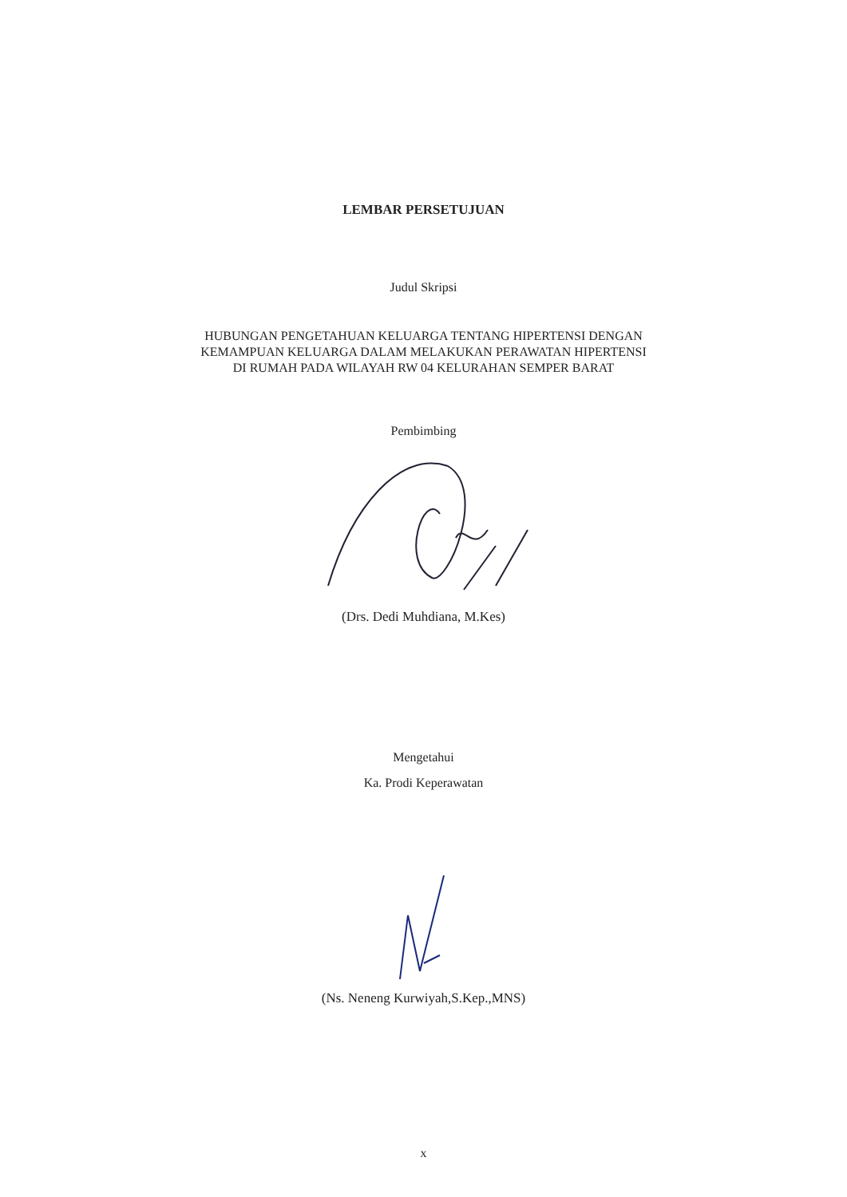LEMBAR PERSETUJUAN
Judul Skripsi
HUBUNGAN PENGETAHUAN KELUARGA TENTANG HIPERTENSI DENGAN
KEMAMPUAN KELUARGA DALAM MELAKUKAN PERAWATAN HIPERTENSI
DI RUMAH PADA WILAYAH RW 04 KELURAHAN SEMPER BARAT
Pembimbing
(Drs. Dedi Muhdiana, M.Kes)
Mengetahui
Ka. Prodi Keperawatan
(Ns. Neneng Kurwiyah,S.Kep.,MNS)
x